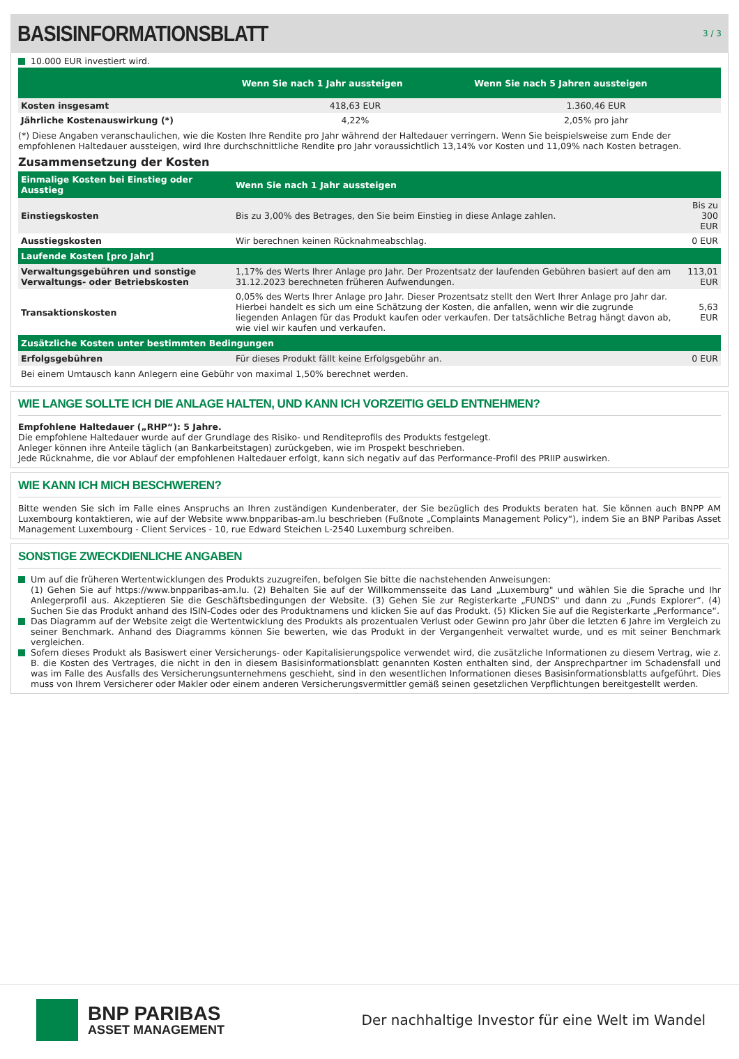BASISINFORMATIONSBLATT
3 / 3
10.000 EUR investiert wird.
| | Wenn Sie nach 1 Jahr aussteigen | Wenn Sie nach 5 Jahren aussteigen |
| --- | --- | --- |
| Kosten insgesamt | 418,63 EUR | 1.360,46 EUR |
| Jährliche Kostenauswirkung (*) | 4,22% | 2,05% pro jahr |
(*) Diese Angaben veranschaulichen, wie die Kosten Ihre Rendite pro Jahr während der Haltedauer verringern. Wenn Sie beispielsweise zum Ende der empfohlenen Haltedauer aussteigen, wird Ihre durchschnittliche Rendite pro Jahr voraussichtlich 13,14% vor Kosten und 11,09% nach Kosten betragen.
Zusammensetzung der Kosten
| Einmalige Kosten bei Einstieg oder Ausstieg | Wenn Sie nach 1 Jahr aussteigen | |
| --- | --- | --- |
| Einstiegskosten | Bis zu 3,00% des Betrages, den Sie beim Einstieg in diese Anlage zahlen. | Bis zu 300 EUR |
| Ausstiegskosten | Wir berechnen keinen Rücknahmeabschlag. | 0 EUR |
| Laufende Kosten [pro Jahr] | | |
| Verwaltungsgebühren und sonstige Verwaltungs- oder Betriebskosten | 1,17% des Werts Ihrer Anlage pro Jahr. Der Prozentsatz der laufenden Gebühren basiert auf den am 31.12.2023 berechneten früheren Aufwendungen. | 113,01 EUR |
| Transaktionskosten | 0,05% des Werts Ihrer Anlage pro Jahr. Dieser Prozentsatz stellt den Wert Ihrer Anlage pro Jahr dar. Hierbei handelt es sich um eine Schätzung der Kosten, die anfallen, wenn wir die zugrunde liegenden Anlagen für das Produkt kaufen oder verkaufen. Der tatsächliche Betrag hängt davon ab, wie viel wir kaufen und verkaufen. | 5,63 EUR |
| Zusätzliche Kosten unter bestimmten Bedingungen | | |
| Erfolgsgebühren | Für dieses Produkt fällt keine Erfolgsgebühr an. | 0 EUR |
Bei einem Umtausch kann Anlegern eine Gebühr von maximal 1,50% berechnet werden.
WIE LANGE SOLLTE ICH DIE ANLAGE HALTEN, UND KANN ICH VORZEITIG GELD ENTNEHMEN?
Empfohlene Haltedauer („RHP“): 5 Jahre.
Die empfohlene Haltedauer wurde auf der Grundlage des Risiko- und Renditeprofils des Produkts festgelegt.
Anleger können ihre Anteile täglich (an Bankarbeitstagen) zurückgeben, wie im Prospekt beschrieben.
Jede Rücknahme, die vor Ablauf der empfohlenen Haltedauer erfolgt, kann sich negativ auf das Performance-Profil des PRIIP auswirken.
WIE KANN ICH MICH BESCHWEREN?
Bitte wenden Sie sich im Falle eines Anspruchs an Ihren zuständigen Kundenberater, der Sie bezüglich des Produkts beraten hat. Sie können auch BNPP AM Luxembourg kontaktieren, wie auf der Website www.bnpparibas-am.lu beschrieben (Fußnote „Complaints Management Policy“), indem Sie an BNP Paribas Asset Management Luxembourg - Client Services - 10, rue Edward Steichen L-2540 Luxemburg schreiben.
SONSTIGE ZWECKDIENLICHE ANGABEN
Um auf die früheren Wertentwicklungen des Produkts zuzugreifen, befolgen Sie bitte die nachstehenden Anweisungen:
(1) Gehen Sie auf https://www.bnpparibas-am.lu. (2) Behalten Sie auf der Willkommensseite das Land „Luxemburg" und wählen Sie die Sprache und Ihr Anlegerprofil aus. Akzeptieren Sie die Geschäftsbedingungen der Website. (3) Gehen Sie zur Registerkarte „FUNDS" und dann zu „Funds Explorer“. (4) Suchen Sie das Produkt anhand des ISIN-Codes oder des Produktnamens und klicken Sie auf das Produkt. (5) Klicken Sie auf die Registerkarte „Performance“.
Das Diagramm auf der Website zeigt die Wertentwicklung des Produkts als prozentualen Verlust oder Gewinn pro Jahr über die letzten 6 Jahre im Vergleich zu seiner Benchmark. Anhand des Diagramms können Sie bewerten, wie das Produkt in der Vergangenheit verwaltet wurde, und es mit seiner Benchmark vergleichen.
Sofern dieses Produkt als Basiswert einer Versicherungs- oder Kapitalisierungspolice verwendet wird, die zusätzliche Informationen zu diesem Vertrag, wie z. B. die Kosten des Vertrages, die nicht in den in diesem Basisinformationsblatt genannten Kosten enthalten sind, der Ansprechpartner im Schadensfall und was im Falle des Ausfalls des Versicherungsunternehmens geschieht, sind in den wesentlichen Informationen dieses Basisinformationsblatts aufgeführt. Dies muss von Ihrem Versicherer oder Makler oder einem anderen Versicherungsvermittler gemäß seinen gesetzlichen Verpflichtungen bereitgestellt werden.
BNP PARIBAS
ASSET MANAGEMENT
Der nachhaltige Investor für eine Welt im Wandel